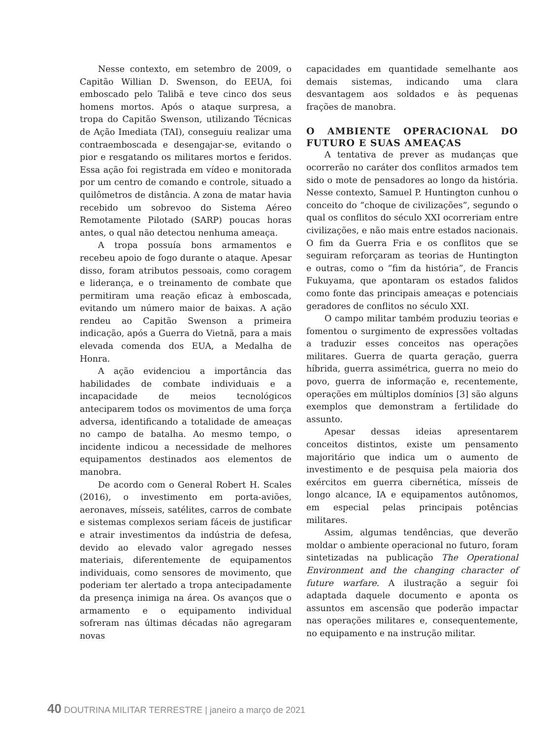Nesse contexto, em setembro de 2009, o Capitão Willian D. Swenson, do EEUA, foi emboscado pelo Talibã e teve cinco dos seus homens mortos. Após o ataque surpresa, a tropa do Capitão Swenson, utilizando Técnicas de Ação Imediata (TAI), conseguiu realizar uma contraemboscada e desengajar-se, evitando o pior e resgatando os militares mortos e feridos. Essa ação foi registrada em vídeo e monitorada por um centro de comando e controle, situado a quilômetros de distância. A zona de matar havia recebido um sobrevoo do Sistema Aéreo Remotamente Pilotado (SARP) poucas horas antes, o qual não detectou nenhuma ameaça.
A tropa possuía bons armamentos e recebeu apoio de fogo durante o ataque. Apesar disso, foram atributos pessoais, como coragem e liderança, e o treinamento de combate que permitiram uma reação eficaz à emboscada, evitando um número maior de baixas. A ação rendeu ao Capitão Swenson a primeira indicação, após a Guerra do Vietnã, para a mais elevada comenda dos EUA, a Medalha de Honra.
A ação evidenciou a importância das habilidades de combate individuais e a incapacidade de meios tecnológicos anteciparem todos os movimentos de uma força adversa, identificando a totalidade de ameaças no campo de batalha. Ao mesmo tempo, o incidente indicou a necessidade de melhores equipamentos destinados aos elementos de manobra.
De acordo com o General Robert H. Scales (2016), o investimento em porta-aviões, aeronaves, mísseis, satélites, carros de combate e sistemas complexos seriam fáceis de justificar e atrair investimentos da indústria de defesa, devido ao elevado valor agregado nesses materiais, diferentemente de equipamentos individuais, como sensores de movimento, que poderiam ter alertado a tropa antecipadamente da presença inimiga na área. Os avanços que o armamento e o equipamento individual sofreram nas últimas décadas não agregaram novas
capacidades em quantidade semelhante aos demais sistemas, indicando uma clara desvantagem aos soldados e às pequenas frações de manobra.
O AMBIENTE OPERACIONAL DO FUTURO E SUAS AMEAÇAS
A tentativa de prever as mudanças que ocorrerão no caráter dos conflitos armados tem sido o mote de pensadores ao longo da história. Nesse contexto, Samuel P. Huntington cunhou o conceito do “choque de civilizações”, segundo o qual os conflitos do século XXI ocorreriam entre civilizações, e não mais entre estados nacionais. O fim da Guerra Fria e os conflitos que se seguiram reforçaram as teorias de Huntington e outras, como o “fim da história”, de Francis Fukuyama, que apontaram os estados falidos como fonte das principais ameaças e potenciais geradores de conflitos no século XXI.
O campo militar também produziu teorias e fomentou o surgimento de expressões voltadas a traduzir esses conceitos nas operações militares. Guerra de quarta geração, guerra híbrida, guerra assimétrica, guerra no meio do povo, guerra de informação e, recentemente, operações em múltiplos domínios [3] são alguns exemplos que demonstram a fertilidade do assunto.
Apesar dessas ideias apresentarem conceitos distintos, existe um pensamento majoritário que indica um o aumento de investimento e de pesquisa pela maioria dos exércitos em guerra cibernética, mísseis de longo alcance, IA e equipamentos autônomos, em especial pelas principais potências militares.
Assim, algumas tendências, que deverão moldar o ambiente operacional no futuro, foram sintetizadas na publicação The Operational Environment and the changing character of future warfare. A ilustração a seguir foi adaptada daquele documento e aponta os assuntos em ascensão que poderão impactar nas operações militares e, consequentemente, no equipamento e na instrução militar.
40 DOUTRINA MILITAR TERRESTRE | janeiro a março de 2021